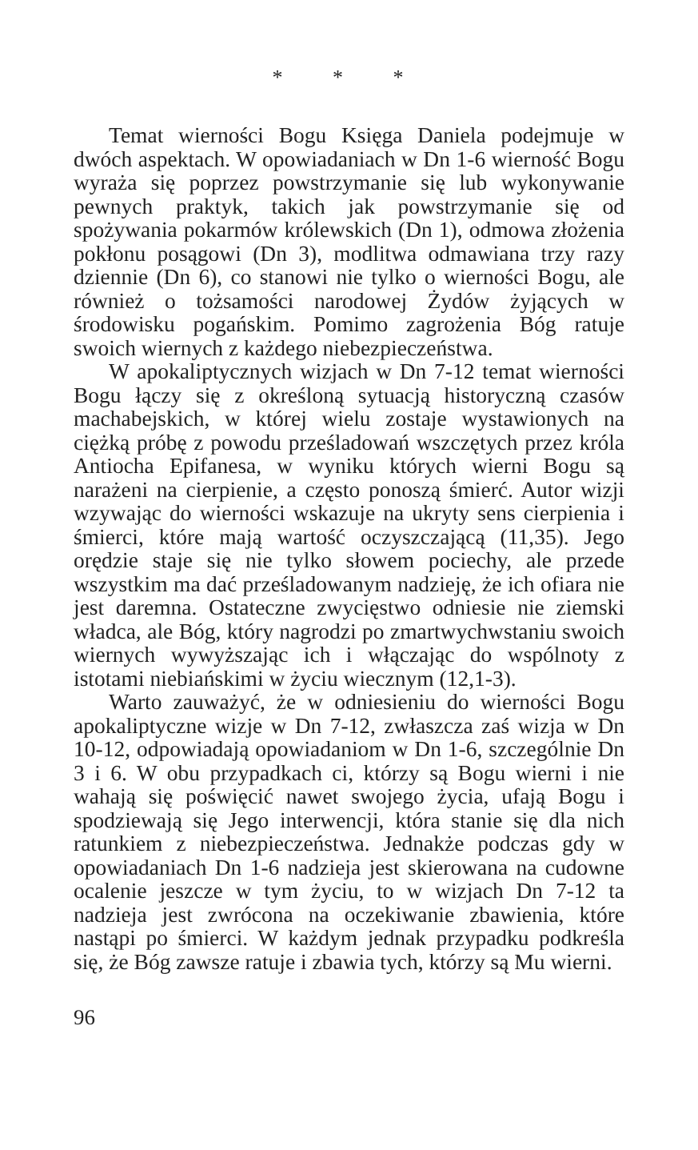* * *
Temat wierności Bogu Księga Daniela podejmuje w dwóch aspektach. W opowiadaniach w Dn 1-6 wierność Bogu wyraża się poprzez powstrzymanie się lub wykonywanie pewnych praktyk, takich jak powstrzymanie się od spożywania pokarmów królewskich (Dn 1), odmowa złożenia pokłonu posągowi (Dn 3), modlitwa odmawiana trzy razy dziennie (Dn 6), co stanowi nie tylko o wierności Bogu, ale również o tożsamości narodowej Żydów żyjących w środowisku pogańskim. Pomimo zagrożenia Bóg ratuje swoich wiernych z każdego niebezpieczeństwa.
W apokaliptycznych wizjach w Dn 7-12 temat wierności Bogu łączy się z określoną sytuacją historyczną czasów machabejskich, w której wielu zostaje wystawionych na ciężką próbę z powodu prześladowań wszczętych przez króla Antiocha Epifanesa, w wyniku których wierni Bogu są narażeni na cierpienie, a często ponoszą śmierć. Autor wizji wzywając do wierności wskazuje na ukryty sens cierpienia i śmierci, które mają wartość oczyszczającą (11,35). Jego orędzie staje się nie tylko słowem pociechy, ale przede wszystkim ma dać prześladowanym nadzieję, że ich ofiara nie jest daremna. Ostateczne zwycięstwo odniesie nie ziemski władca, ale Bóg, który nagrodzi po zmartwychwstaniu swoich wiernych wywyższając ich i włączając do wspólnoty z istotami niebiańskimi w życiu wiecznym (12,1-3).
Warto zauważyć, że w odniesieniu do wierności Bogu apokaliptyczne wizje w Dn 7-12, zwłaszcza zaś wizja w Dn 10-12, odpowiadają opowiadaniom w Dn 1-6, szczególnie Dn 3 i 6. W obu przypadkach ci, którzy są Bogu wierni i nie wahają się poświęcić nawet swojego życia, ufają Bogu i spodziewają się Jego interwencji, która stanie się dla nich ratunkiem z niebezpieczeństwa. Jednakże podczas gdy w opowiadaniach Dn 1-6 nadzieja jest skierowana na cudowne ocalenie jeszcze w tym życiu, to w wizjach Dn 7-12 ta nadzieja jest zwrócona na oczekiwanie zbawienia, które nastąpi po śmierci. W każdym jednak przypadku podkreśla się, że Bóg zawsze ratuje i zbawia tych, którzy są Mu wierni.
96